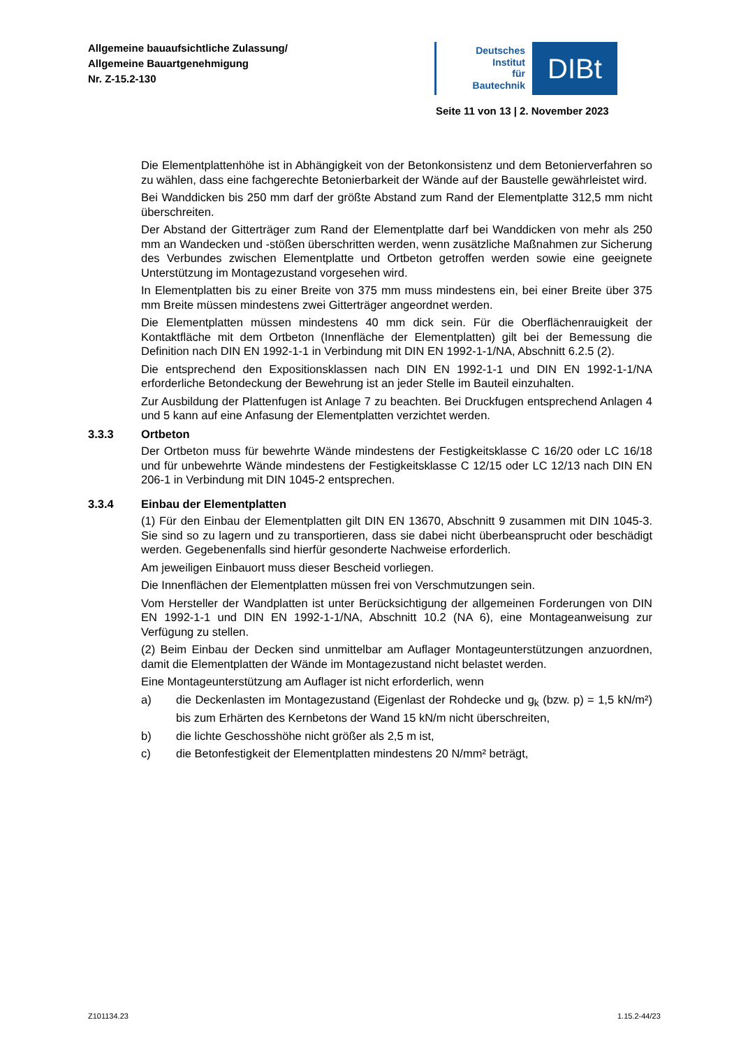Allgemeine bauaufsichtliche Zulassung/
Allgemeine Bauartgenehmigung
Nr. Z-15.2-130
Deutsches
Institut
für
Bautechnik
DIBt
Seite 11 von 13 | 2. November 2023
Die Elementplattenhöhe ist in Abhängigkeit von der Betonkonsistenz und dem Betonierverfahren so zu wählen, dass eine fachgerechte Betonierbarkeit der Wände auf der Baustelle gewährleistet wird.
Bei Wanddicken bis 250 mm darf der größte Abstand zum Rand der Elementplatte 312,5 mm nicht überschreiten.
Der Abstand der Gitterträger zum Rand der Elementplatte darf bei Wanddicken von mehr als 250 mm an Wandecken und -stößen überschritten werden, wenn zusätzliche Maßnahmen zur Sicherung des Verbundes zwischen Elementplatte und Ortbeton getroffen werden sowie eine geeignete Unterstützung im Montagezustand vorgesehen wird.
In Elementplatten bis zu einer Breite von 375 mm muss mindestens ein, bei einer Breite über 375 mm Breite müssen mindestens zwei Gitterträger angeordnet werden.
Die Elementplatten müssen mindestens 40 mm dick sein. Für die Oberflächenrauigkeit der Kontaktfläche mit dem Ortbeton (Innenfläche der Elementplatten) gilt bei der Bemessung die Definition nach DIN EN 1992-1-1 in Verbindung mit DIN EN 1992-1-1/NA, Abschnitt 6.2.5 (2).
Die entsprechend den Expositionsklassen nach DIN EN 1992-1-1 und DIN EN 1992-1-1/NA erforderliche Betondeckung der Bewehrung ist an jeder Stelle im Bauteil einzuhalten.
Zur Ausbildung der Plattenfugen ist Anlage 7 zu beachten. Bei Druckfugen entsprechend Anlagen 4 und 5 kann auf eine Anfasung der Elementplatten verzichtet werden.
3.3.3 Ortbeton
Der Ortbeton muss für bewehrte Wände mindestens der Festigkeitsklasse C 16/20 oder LC 16/18 und für unbewehrte Wände mindestens der Festigkeitsklasse C 12/15 oder LC 12/13 nach DIN EN 206-1 in Verbindung mit DIN 1045-2 entsprechen.
3.3.4 Einbau der Elementplatten
(1) Für den Einbau der Elementplatten gilt DIN EN 13670, Abschnitt 9 zusammen mit DIN 1045-3. Sie sind so zu lagern und zu transportieren, dass sie dabei nicht überbeansprucht oder beschädigt werden. Gegebenenfalls sind hierfür gesonderte Nachweise erforderlich.
Am jeweiligen Einbauort muss dieser Bescheid vorliegen.
Die Innenflächen der Elementplatten müssen frei von Verschmutzungen sein.
Vom Hersteller der Wandplatten ist unter Berücksichtigung der allgemeinen Forderungen von DIN EN 1992-1-1 und DIN EN 1992-1-1/NA, Abschnitt 10.2 (NA 6), eine Montageanweisung zur Verfügung zu stellen.
(2) Beim Einbau der Decken sind unmittelbar am Auflager Montageunterstützungen anzuordnen, damit die Elementplatten der Wände im Montagezustand nicht belastet werden.
Eine Montageunterstützung am Auflager ist nicht erforderlich, wenn
a) die Deckenlasten im Montagezustand (Eigenlast der Rohdecke und g<sub>k</sub> (bzw. p) = 1,5 kN/m²) bis zum Erhärten des Kernbetons der Wand 15 kN/m nicht überschreiten,
b) die lichte Geschosshöhe nicht größer als 2,5 m ist,
c) die Betonfestigkeit der Elementplatten mindestens 20 N/mm² beträgt,
Z101134.23 1.15.2-44/23